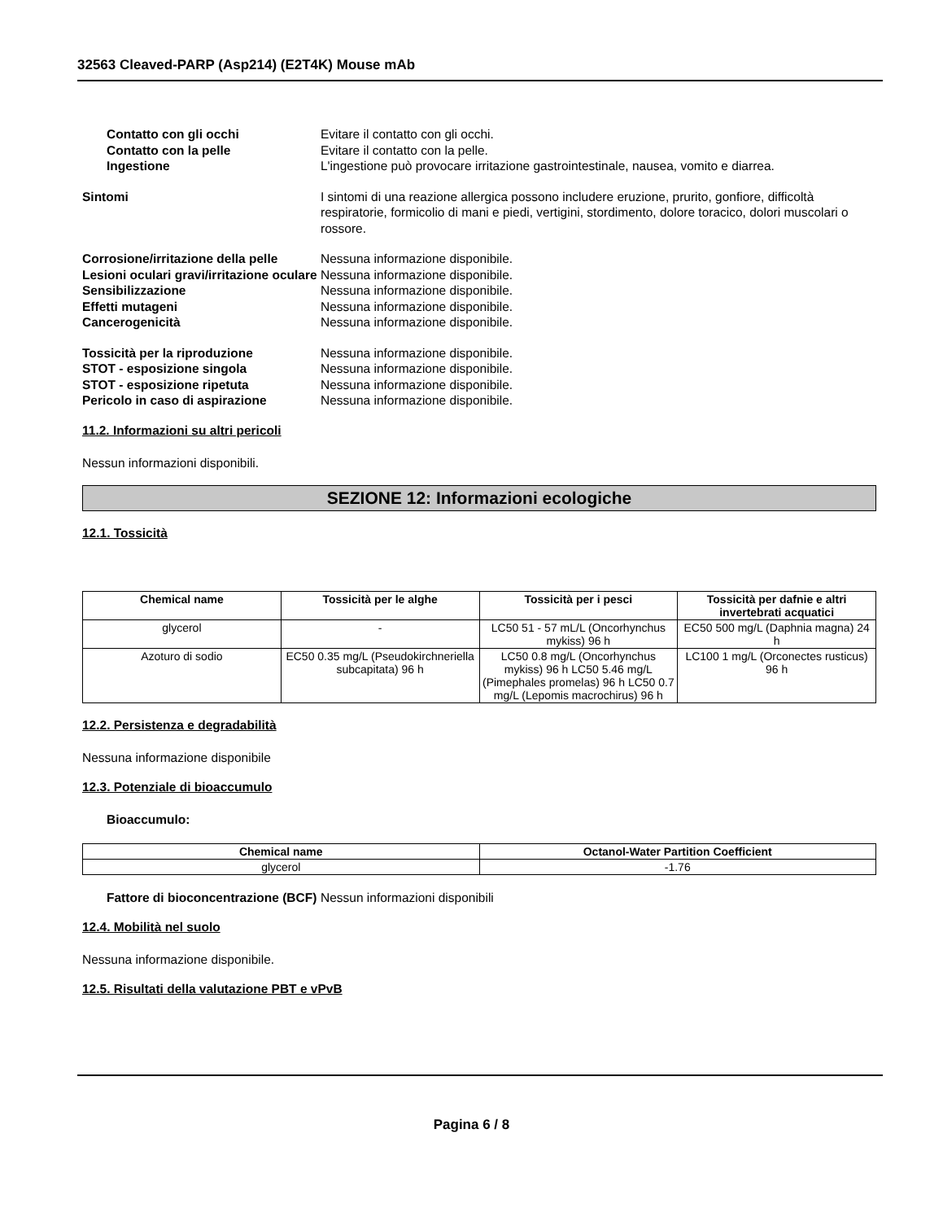32563 Cleaved-PARP (Asp214) (E2T4K) Mouse mAb
Contatto con gli occhi Evitare il contatto con gli occhi.
Contatto con la pelle Evitare il contatto con la pelle.
Ingestione L'ingestione può provocare irritazione gastrointestinale, nausea, vomito e diarrea.
Sintomi I sintomi di una reazione allergica possono includere eruzione, prurito, gonfiore, difficoltà respiratorie, formicolio di mani e piedi, vertigini, stordimento, dolore toracico, dolori muscolari o rossore.
Corrosione/irritazione della pelle
Nessuna informazione disponibile.
Lesioni oculari gravi/irritazione oculare
Nessuna informazione disponibile.
Sensibilizzazione Nessuna informazione disponibile.
Effetti mutageni Nessuna informazione disponibile.
Cancerogenicità Nessuna informazione disponibile.
Tossicità per la riproduzione Nessuna informazione disponibile.
STOT - esposizione singola Nessuna informazione disponibile.
STOT - esposizione ripetuta Nessuna informazione disponibile.
Pericolo in caso di aspirazione Nessuna informazione disponibile.
11.2. Informazioni su altri pericoli
Nessun informazioni disponibili.
SEZIONE 12: Informazioni ecologiche
12.1. Tossicità
| Chemical name | Tossicità per le alghe | Tossicità per i pesci | Tossicità per dafnie e altri invertebrati acquatici |
| --- | --- | --- | --- |
| glycerol | - | LC50 51 - 57 mL/L (Oncorhynchus mykiss) 96 h | EC50 500 mg/L (Daphnia magna) 24 h |
| Azoturo di sodio | EC50 0.35 mg/L (Pseudokirchneriella subcapitata) 96 h | LC50 0.8 mg/L (Oncorhynchus mykiss) 96 h LC50 5.46 mg/L (Pimephales promelas) 96 h LC50 0.7 mg/L (Lepomis macrochirus) 96 h | LC100 1 mg/L (Orconectes rusticus) 96 h |
12.2. Persistenza e degradabilità
Nessuna informazione disponibile
12.3. Potenziale di bioaccumulo
Bioaccumulo:
| Chemical name | Octanol-Water Partition Coefficient |
| --- | --- |
| glycerol | -1.76 |
Fattore di bioconcentrazione (BCF)
Nessun informazioni disponibili
12.4. Mobilità nel suolo
Nessuna informazione disponibile.
12.5. Risultati della valutazione PBT e vPvB
Pagina 6 / 8